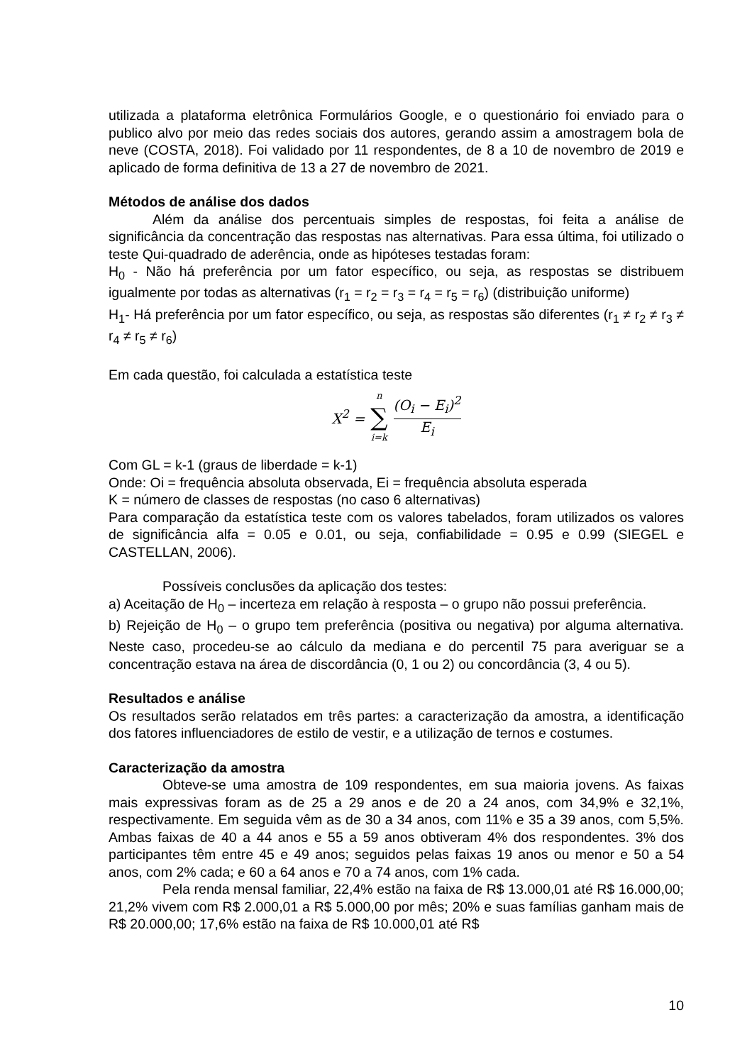utilizada a plataforma eletrônica Formulários Google, e o questionário foi enviado para o publico alvo por meio das redes sociais dos autores, gerando assim a amostragem bola de neve (COSTA, 2018). Foi validado por 11 respondentes, de 8 a 10 de novembro de 2019 e aplicado de forma definitiva de 13 a 27 de novembro de 2021.
Métodos de análise dos dados
Além da análise dos percentuais simples de respostas, foi feita a análise de significância da concentração das respostas nas alternativas. Para essa última, foi utilizado o teste Qui-quadrado de aderência, onde as hipóteses testadas foram:
H<sub>0</sub> - Não há preferência por um fator específico, ou seja, as respostas se distribuem igualmente por todas as alternativas (r<sub>1</sub> = r<sub>2</sub> = r<sub>3</sub> = r<sub>4</sub> = r<sub>5</sub> = r<sub>6</sub>) (distribuição uniforme)
H<sub>1</sub>- Há preferência por um fator específico, ou seja, as respostas são diferentes (r<sub>1</sub> ≠ r<sub>2</sub> ≠ r<sub>3</sub> ≠ r<sub>4</sub> ≠ r<sub>5</sub> ≠ r<sub>6</sub>)
Em cada questão, foi calculada a estatística teste
| X<sup>2</sup> = | n ∑ i=k | (O<sub>i</sub> − E<sub>i</sub>)<sup>2</sup> E<sub>i</sub> |
Com GL = k-1 (graus de liberdade = k-1)
Onde: Oi = frequência absoluta observada, Ei = frequência absoluta esperada
K = número de classes de respostas (no caso 6 alternativas)
Para comparação da estatística teste com os valores tabelados, foram utilizados os valores de significância alfa = 0.05 e 0.01, ou seja, confiabilidade = 0.95 e 0.99 (SIEGEL e CASTELLAN, 2006).
Possíveis conclusões da aplicação dos testes:
a) Aceitação de H<sub>0</sub> – incerteza em relação à resposta – o grupo não possui preferência.
b) Rejeição de H<sub>0</sub> – o grupo tem preferência (positiva ou negativa) por alguma alternativa. Neste caso, procedeu-se ao cálculo da mediana e do percentil 75 para averiguar se a concentração estava na área de discordância (0, 1 ou 2) ou concordância (3, 4 ou 5).
Resultados e análise
Os resultados serão relatados em três partes: a caracterização da amostra, a identificação dos fatores influenciadores de estilo de vestir, e a utilização de ternos e costumes.
Caracterização da amostra
Obteve-se uma amostra de 109 respondentes, em sua maioria jovens. As faixas mais expressivas foram as de 25 a 29 anos e de 20 a 24 anos, com 34,9% e 32,1%, respectivamente. Em seguida vêm as de 30 a 34 anos, com 11% e 35 a 39 anos, com 5,5%. Ambas faixas de 40 a 44 anos e 55 a 59 anos obtiveram 4% dos respondentes. 3% dos participantes têm entre 45 e 49 anos; seguidos pelas faixas 19 anos ou menor e 50 a 54 anos, com 2% cada; e 60 a 64 anos e 70 a 74 anos, com 1% cada.
Pela renda mensal familiar, 22,4% estão na faixa de R$ 13.000,01 até R$ 16.000,00; 21,2% vivem com R$ 2.000,01 a R$ 5.000,00 por mês; 20% e suas famílias ganham mais de R$ 20.000,00; 17,6% estão na faixa de R$ 10.000,01 até R$
10